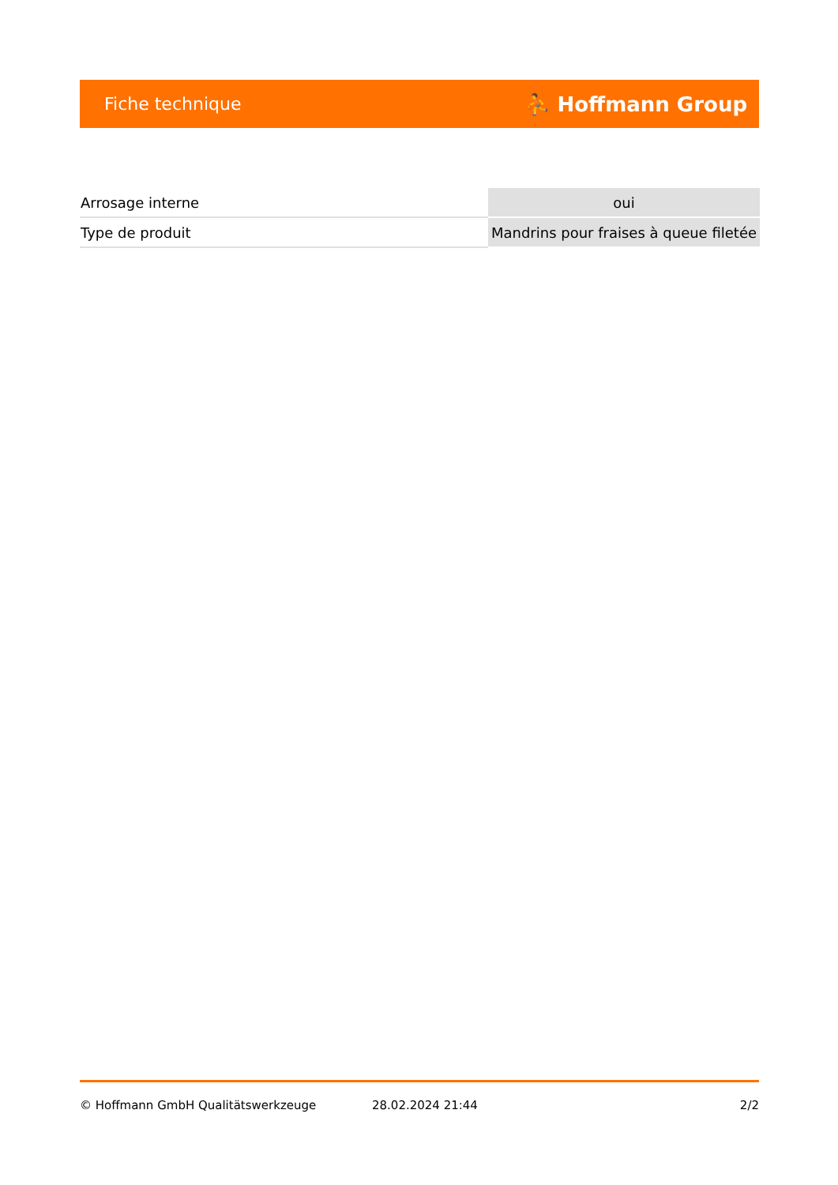Fiche technique ⛹ Hoffmann Group
| Arrosage interne | oui |
| Type de produit | Mandrins pour fraises à queue filetée |
© Hoffmann GmbH Qualitätswerkzeuge 28.02.2024 21:44 2/2